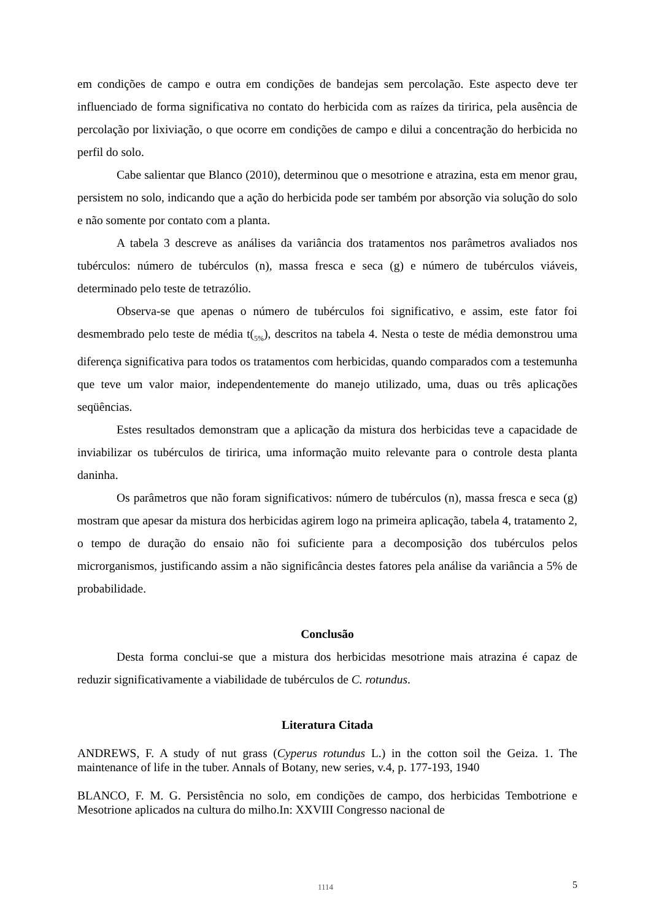em condições de campo e outra em condições de bandejas sem percolação. Este aspecto deve ter influenciado de forma significativa no contato do herbicida com as raízes da tiririca, pela ausência de percolação por lixiviação, o que ocorre em condições de campo e dilui a concentração do herbicida no perfil do solo.
Cabe salientar que Blanco (2010), determinou que o mesotrione e atrazina, esta em menor grau, persistem no solo, indicando que a ação do herbicida pode ser também por absorção via solução do solo e não somente por contato com a planta.
A tabela 3 descreve as análises da variância dos tratamentos nos parâmetros avaliados nos tubérculos: número de tubérculos (n), massa fresca e seca (g) e número de tubérculos viáveis, determinado pelo teste de tetrazólio.
Observa-se que apenas o número de tubérculos foi significativo, e assim, este fator foi desmembrado pelo teste de média t(<sub>5%</sub>), descritos na tabela 4. Nesta o teste de média demonstrou uma diferença significativa para todos os tratamentos com herbicidas, quando comparados com a testemunha que teve um valor maior, independentemente do manejo utilizado, uma, duas ou três aplicações seqüências.
Estes resultados demonstram que a aplicação da mistura dos herbicidas teve a capacidade de inviabilizar os tubérculos de tiririca, uma informação muito relevante para o controle desta planta daninha.
Os parâmetros que não foram significativos: número de tubérculos (n), massa fresca e seca (g) mostram que apesar da mistura dos herbicidas agirem logo na primeira aplicação, tabela 4, tratamento 2, o tempo de duração do ensaio não foi suficiente para a decomposição dos tubérculos pelos microrganismos, justificando assim a não significância destes fatores pela análise da variância a 5% de probabilidade.
Conclusão
Desta forma conclui-se que a mistura dos herbicidas mesotrione mais atrazina é capaz de reduzir significativamente a viabilidade de tubérculos de C. rotundus.
Literatura Citada
ANDREWS, F. A study of nut grass (Cyperus rotundus L.) in the cotton soil the Geiza. 1. The maintenance of life in the tuber. Annals of Botany, new series, v.4, p. 177-193, 1940
BLANCO, F. M. G. Persistência no solo, em condições de campo, dos herbicidas Tembotrione e Mesotrione aplicados na cultura do milho.In: XXVIII Congresso nacional de
1114 5